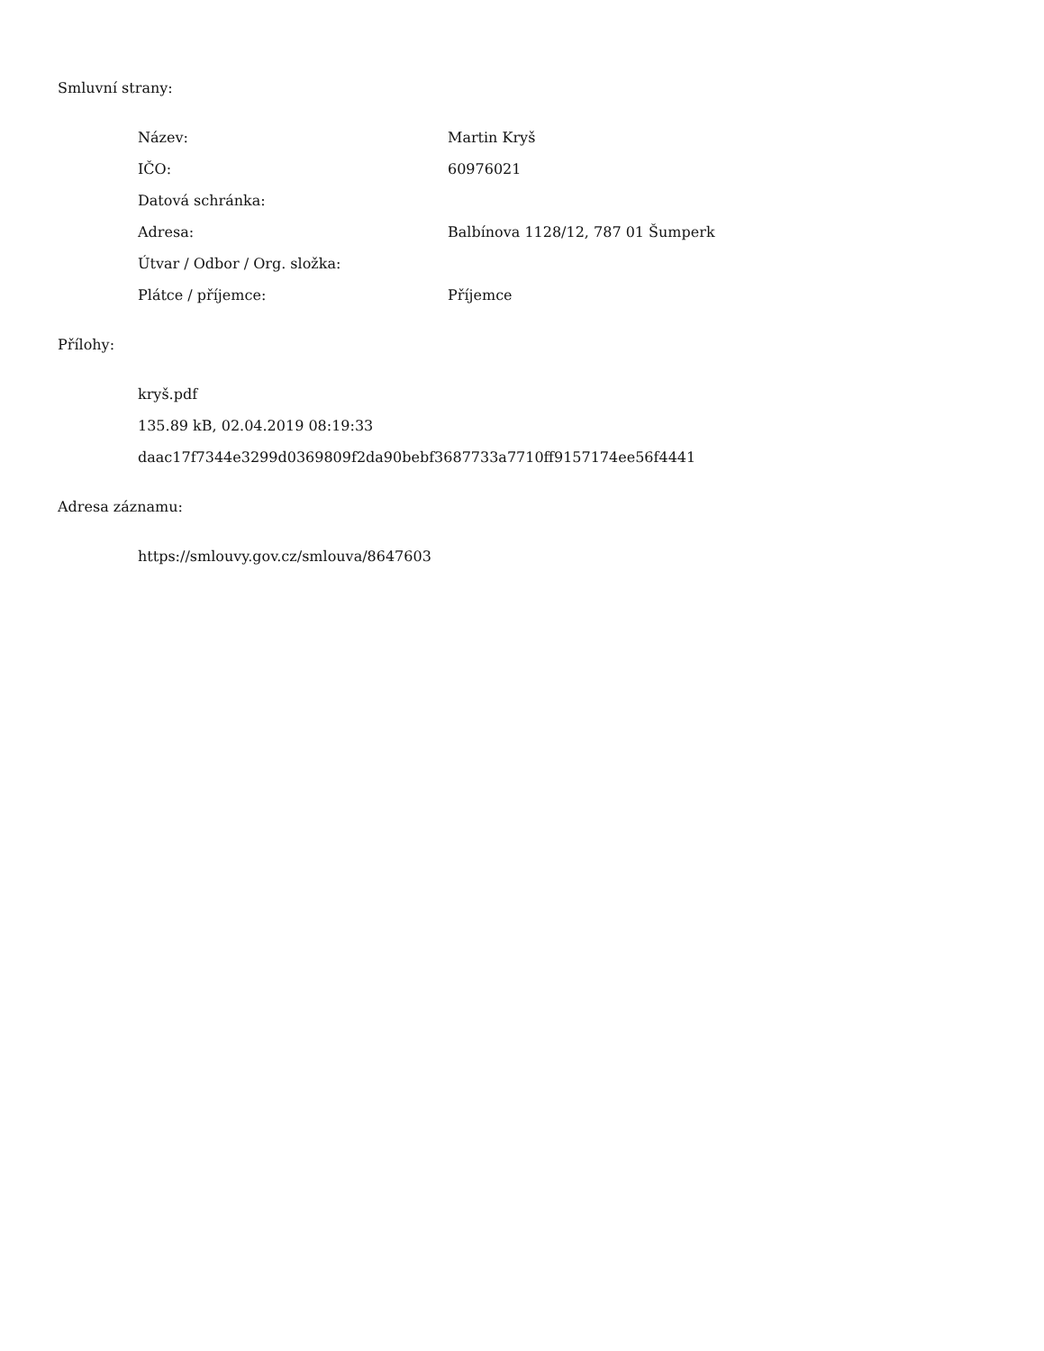Smluvní strany:
| Název: | Martin Kryš |
| IČO: | 60976021 |
| Datová schránka: | |
| Adresa: | Balbínova 1128/12, 787 01 Šumperk |
| Útvar / Odbor / Org. složka: | |
| Plátce / příjemce: | Příjemce |
Přílohy:
kryš.pdf
135.89 kB, 02.04.2019 08:19:33
daac17f7344e3299d0369809f2da90bebf3687733a7710ff9157174ee56f4441
Adresa záznamu:
https://smlouvy.gov.cz/smlouva/8647603